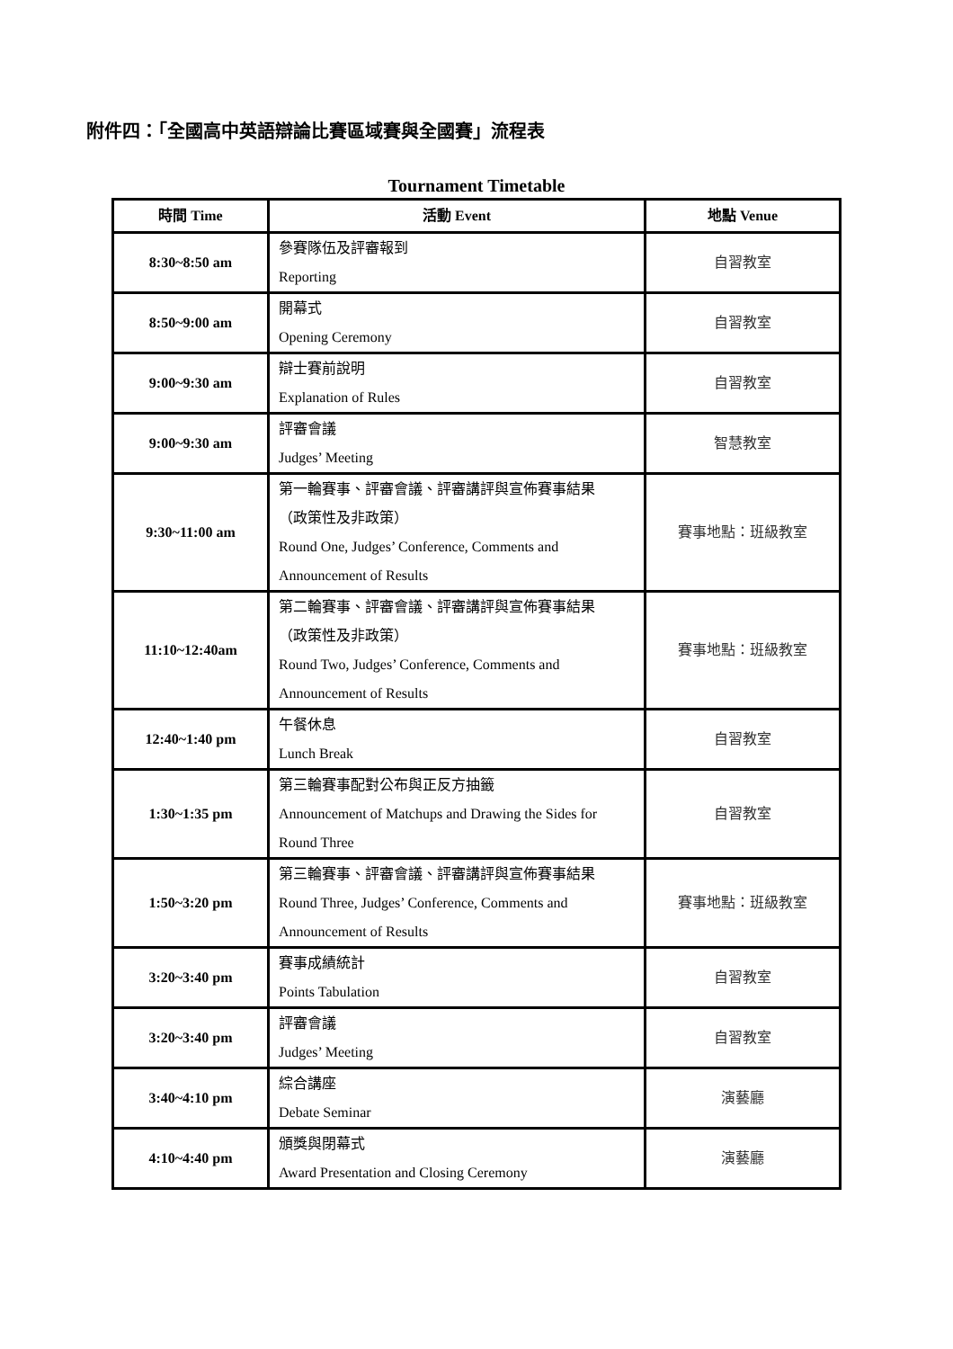附件四：「全國高中英語辯論比賽區域賽與全國賽」流程表
Tournament Timetable
| 時間 Time | 活動 Event | 地點 Venue |
| --- | --- | --- |
| 8:30~8:50 am | 參賽隊伍及評審報到 Reporting | 自習教室 |
| 8:50~9:00 am | 開幕式 Opening Ceremony | 自習教室 |
| 9:00~9:30 am | 辯士賽前說明 Explanation of Rules | 自習教室 |
| 9:00~9:30 am | 評審會議 Judges’ Meeting | 智慧教室 |
| 9:30~11:00 am | 第一輪賽事、評審會議、評審講評與宣佈賽事結果 （政策性及非政策） Round One, Judges’ Conference, Comments and Announcement of Results | 賽事地點：班級教室 |
| 11:10~12:40am | 第二輪賽事、評審會議、評審講評與宣佈賽事結果 （政策性及非政策） Round Two, Judges’ Conference, Comments and Announcement of Results | 賽事地點：班級教室 |
| 12:40~1:40 pm | 午餐休息 Lunch Break | 自習教室 |
| 1:30~1:35 pm | 第三輪賽事配對公布與正反方抽籤 Announcement of Matchups and Drawing the Sides for Round Three | 自習教室 |
| 1:50~3:20 pm | 第三輪賽事、評審會議、評審講評與宣佈賽事結果 Round Three, Judges’ Conference, Comments and Announcement of Results | 賽事地點：班級教室 |
| 3:20~3:40 pm | 賽事成績統計 Points Tabulation | 自習教室 |
| 3:20~3:40 pm | 評審會議 Judges’ Meeting | 自習教室 |
| 3:40~4:10 pm | 綜合講座 Debate Seminar | 演藝廳 |
| 4:10~4:40 pm | 頒獎與閉幕式 Award Presentation and Closing Ceremony | 演藝廳 |